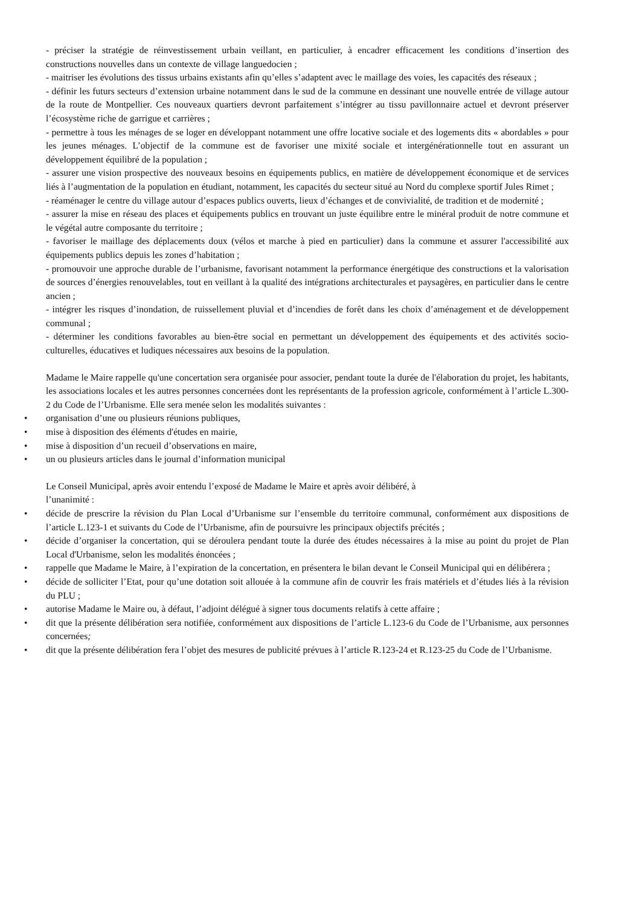- préciser la stratégie de réinvestissement urbain veillant, en particulier, à encadrer efficacement les conditions d’insertion des constructions nouvelles dans un contexte de village languedocien ;
- maitriser les évolutions des tissus urbains existants afin qu’elles s’adaptent avec le maillage des voies, les capacités des réseaux ;
- définir les futurs secteurs d’extension urbaine notamment dans le sud de la commune en dessinant une nouvelle entrée de village autour de la route de Montpellier. Ces nouveaux quartiers devront parfaitement s’intégrer au tissu pavillonnaire actuel et devront préserver l’écosystème riche de garrigue et carrières ;
- permettre à tous les ménages de se loger en développant notamment une offre locative sociale et des logements dits « abordables » pour les jeunes ménages. L’objectif de la commune est de favoriser une mixité sociale et intergénérationnelle tout en assurant un développement équilibré de la population ;
- assurer une vision prospective des nouveaux besoins en équipements publics, en matière de développement économique et de services liés à l’augmentation de la population en étudiant, notamment, les capacités du secteur situé au Nord du complexe sportif Jules Rimet ;
- réaménager le centre du village autour d’espaces publics ouverts, lieux d’échanges et de convivialité, de tradition et de modernité ;
- assurer la mise en réseau des places et équipements publics en trouvant un juste équilibre entre le minéral produit de notre commune et le végétal autre composante du territoire ;
- favoriser le maillage des déplacements doux (vélos et marche à pied en particulier) dans la commune et assurer l'accessibilité aux équipements publics depuis les zones d’habitation ;
- promouvoir une approche durable de l’urbanisme, favorisant notamment la performance énergétique des constructions et la valorisation de sources d’énergies renouvelables, tout en veillant à la qualité des intégrations architecturales et paysagères, en particulier dans le centre ancien ;
- intégrer les risques d’inondation, de ruissellement pluvial et d’incendies de forêt dans les choix d’aménagement et de développement communal ;
- déterminer les conditions favorables au bien-être social en permettant un développement des équipements et des activités socio-culturelles, éducatives et ludiques nécessaires aux besoins de la population.
Madame le Maire rappelle qu'une concertation sera organisée pour associer, pendant toute la durée de l'élaboration du projet, les habitants, les associations locales et les autres personnes concernées dont les représentants de la profession agricole, conformément à l’article L.300-2 du Code de l’Urbanisme. Elle sera menée selon les modalités suivantes :
• organisation d’une ou plusieurs réunions publiques,
• mise à disposition des éléments d'études en mairie,
• mise à disposition d’un recueil d’observations en maire,
• un ou plusieurs articles dans le journal d’information municipal
Le Conseil Municipal, après avoir entendu l’exposé de Madame le Maire et après avoir délibéré, à
l’unanimité :
• décide de prescrire la révision du Plan Local d’Urbanisme sur l’ensemble du territoire communal, conformément aux dispositions de l’article L.123-1 et suivants du Code de l’Urbanisme, afin de poursuivre les principaux objectifs précités ;
• décide d’organiser la concertation, qui se déroulera pendant toute la durée des études nécessaires à la mise au point du projet de Plan Local d'Urbanisme, selon les modalités énoncées ;
• rappelle que Madame le Maire, à l’expiration de la concertation, en présentera le bilan devant le Conseil Municipal qui en délibérera ;
• décide de solliciter l’Etat, pour qu’une dotation soit allouée à la commune afin de couvrir les frais matériels et d’études liés à la révision du PLU ;
• autorise Madame le Maire ou, à défaut, l’adjoint délégué à signer tous documents relatifs à cette affaire ;
• dit que la présente délibération sera notifiée, conformément aux dispositions de l’article L.123-6 du Code de l’Urbanisme, aux personnes concernées;
• dit que la présente délibération fera l’objet des mesures de publicité prévues à l’article R.123-24 et R.123-25 du Code de l’Urbanisme.